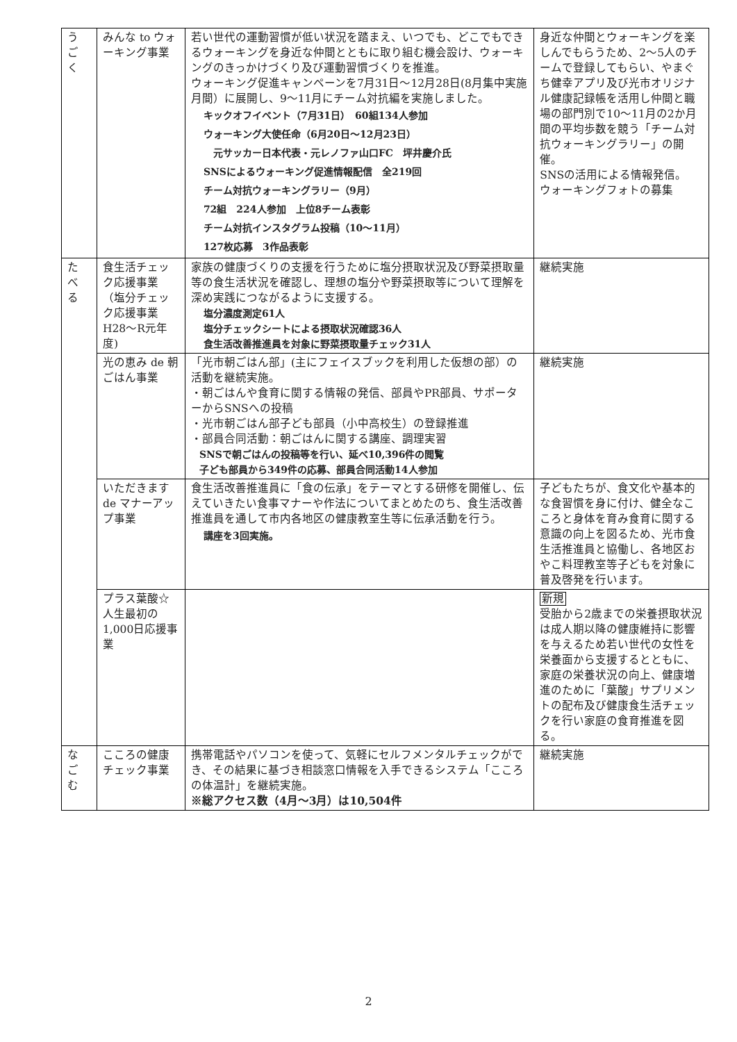| う ご く | みんな to ウォーキング事業 | 若い世代の運動習慣が低い状況を踏まえ、いつでも、どこでもできるウォーキングを身近な仲間とともに取り組む機会設け、ウォーキングのきっかけづくり及び運動習慣づくりを推進。 ウォーキング促進キャンペーンを7月31日～12月28日(8月集中実施月間）に展開し、9～11月にチーム対抗編を実施しました。 キックオフイベント（7月31日） 60組134人参加 ウォーキング大使任命（6月20日～12月23日） 元サッカー日本代表・元レノファ山口FC 坪井慶介氏 SNSによるウォーキング促進情報配信 全219回 チーム対抗ウォーキングラリー（9月） 72組 224人参加 上位8チーム表彰 チーム対抗インスタグラム投稿（10～11月） 127枚応募 3作品表彰 | 身近な仲間とウォーキングを楽しんでもらうため、2～5人のチームで登録してもらい、やまぐち健幸アプリ及び光市オリジナル健康記録帳を活用し仲間と職場の部門別で10～11月の2か月間の平均歩数を競う「チーム対抗ウォーキングラリー」の開催。 SNSの活用による情報発信。 ウォーキングフォトの募集 |
| た べ る | 食生活チェック応援事業 （塩分チェック応援事業 H28～R元年度) | 家族の健康づくりの支援を行うために塩分摂取状況及び野菜摂取量等の食生活状況を確認し、理想の塩分や野菜摂取等について理解を深め実践につながるように支援する。 塩分濃度測定61人 塩分チェックシートによる摂取状況確認36人 食生活改善推進員を対象に野菜摂取量チェック31人 | 継続実施 |
| | 光の恵み de 朝ごはん事業 | 「光市朝ごはん部」(主にフェイスブックを利用した仮想の部）の活動を継続実施。 ・朝ごはんや食育に関する情報の発信、部員やPR部員、サポーターからSNSへの投稿 ・光市朝ごはん部子ども部員（小中高校生）の登録推進 ・部員合同活動：朝ごはんに関する講座、調理実習 SNSで朝ごはんの投稿等を行い、延べ10,396件の閲覧 子ども部員から349件の応募、部員合同活動14人参加 | 継続実施 |
| | いただきます de マナーアップ事業 | 食生活改善推進員に「食の伝承」をテーマとする研修を開催し、伝えていきたい食事マナーや作法についてまとめたのち、食生活改善推進員を通して市内各地区の健康教室生等に伝承活動を行う。 講座を3回実施。 | 子どもたちが、食文化や基本的な食習慣を身に付け、健全なこころと身体を育み食育に関する意識の向上を図るため、光市食生活推進員と協働し、各地区おやこ料理教室等子どもを対象に普及啓発を行います。 |
| | プラス葉酸☆人生最初の1,000日応援事業 | | 新規 受胎から2歳までの栄養摂取状況は成人期以降の健康維持に影響を与えるため若い世代の女性を栄養面から支援するとともに、家庭の栄養状況の向上、健康増進のために「葉酸」サプリメントの配布及び健康食生活チェックを行い家庭の食育推進を図る。 |
| な ご む | こころの健康チェック事業 | 携帯電話やパソコンを使って、気軽にセルフメンタルチェックができ、その結果に基づき相談窓口情報を入手できるシステム「こころの体温計」を継続実施。 ※総アクセス数（4月～3月）は10,504件 | 継続実施 |
2